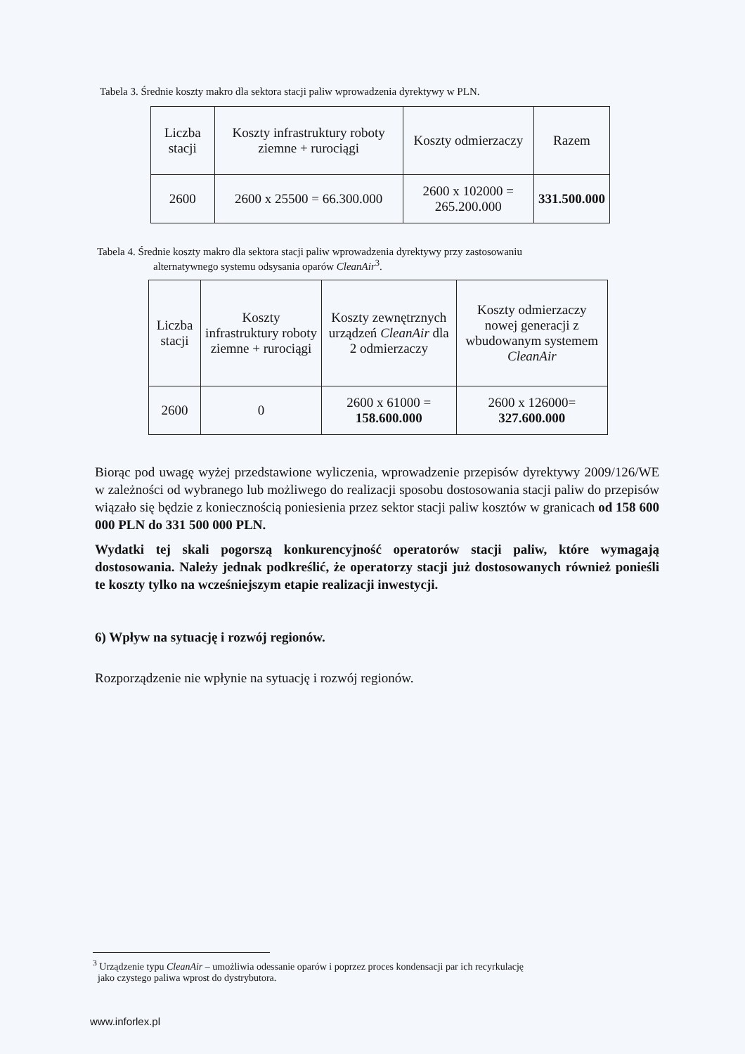Tabela 3. Średnie koszty makro dla sektora stacji paliw wprowadzenia dyrektywy w PLN.
| Liczba stacji | Koszty infrastruktury roboty ziemne + rurociągi | Koszty odmierzaczy | Razem |
| --- | --- | --- | --- |
| 2600 | 2600 x 25500 = 66.300.000 | 2600 x 102000 = 265.200.000 | 331.500.000 |
Tabela 4. Średnie koszty makro dla sektora stacji paliw wprowadzenia dyrektywy przy zastosowaniu
alternatywnego systemu odsysania oparów CleanAir<sup>3</sup>.
| Liczba stacji | Koszty infrastruktury roboty ziemne + rurociągi | Koszty zewnętrznych urządzeń CleanAir dla 2 odmierzaczy | Koszty odmierzaczy nowej generacji z wbudowanym systemem CleanAir |
| --- | --- | --- | --- |
| 2600 | 0 | 2600 x 61000 = 158.600.000 | 2600 x 126000= 327.600.000 |
Biorąc pod uwagę wyżej przedstawione wyliczenia, wprowadzenie przepisów dyrektywy 2009/126/WE w zależności od wybranego lub możliwego do realizacji sposobu dostosowania stacji paliw do przepisów wiązało się będzie z koniecznością poniesienia przez sektor stacji paliw kosztów w granicach od 158 600 000 PLN do 331 500 000 PLN.
Wydatki tej skali pogorszą konkurencyjność operatorów stacji paliw, które wymagają dostosowania. Należy jednak podkreślić, że operatorzy stacji już dostosowanych również ponieśli te koszty tylko na wcześniejszym etapie realizacji inwestycji.
6) Wpływ na sytuację i rozwój regionów.
Rozporządzenie nie wpłynie na sytuację i rozwój regionów.
<sup>3</sup> Urządzenie typu CleanAir – umożliwia odessanie oparów i poprzez proces kondensacji par ich recyrkulację
jako czystego paliwa wprost do dystrybutora.
www.inforlex.pl